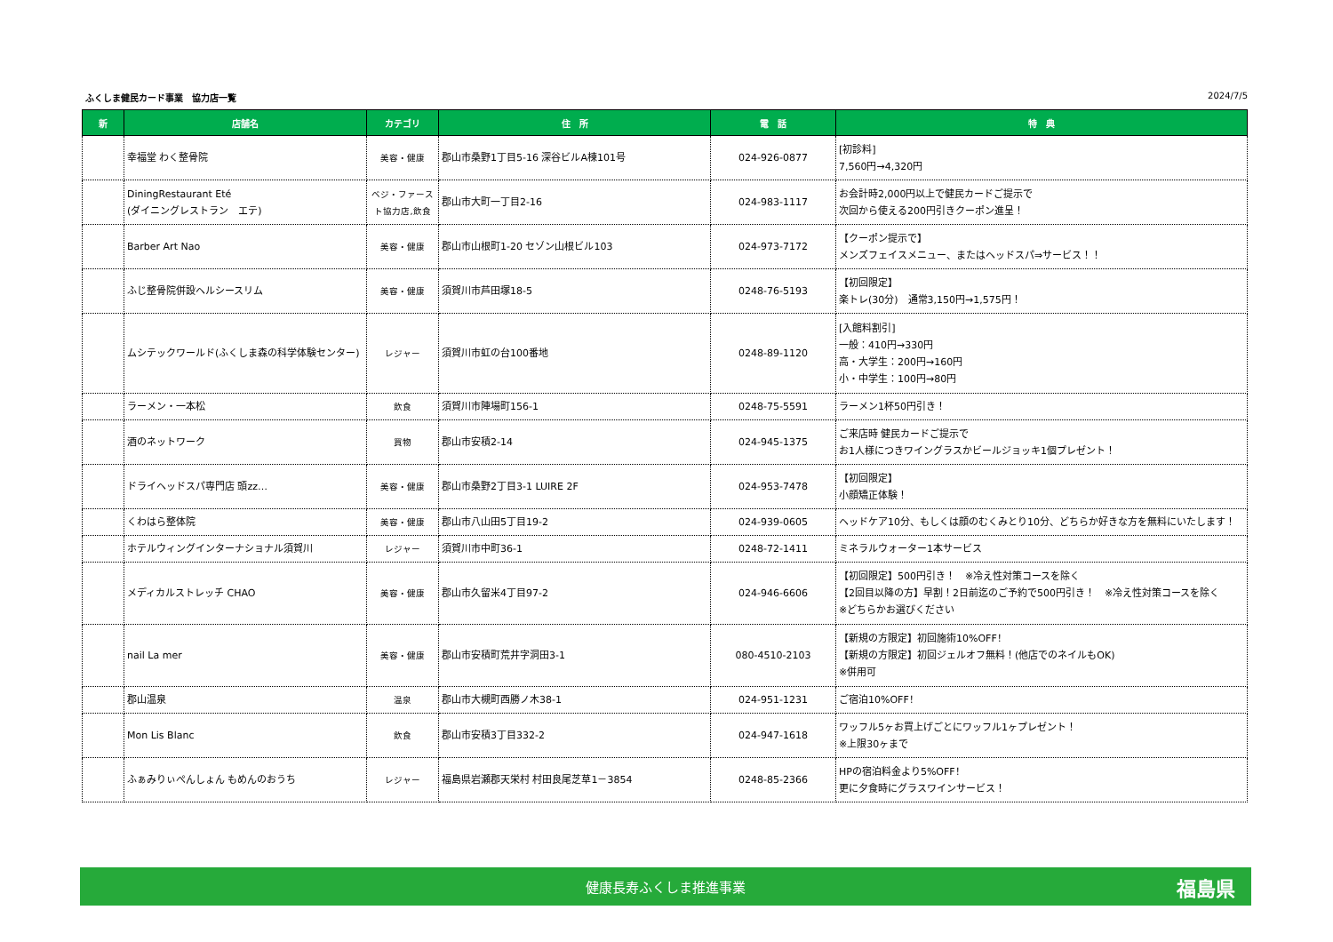ふくしま健民カード事業　協力店一覧 2024/7/5
| 新 | 店舗名 | カテゴリ | 住 所 | 電 話 | 特 典 |
| --- | --- | --- | --- | --- | --- |
| | 幸福堂 わく整骨院 | 美容・健康 | 郡山市桑野1丁目5-16 深谷ビルA棟101号 | 024-926-0877 | [初診料] 7,560円→4,320円 |
| | DiningRestaurant Eté (ダイニングレストラン エテ) | ベジ・ファースト協力店,飲食 | 郡山市大町一丁目2-16 | 024-983-1117 | お会計時2,000円以上で健民カードご提示で 次回から使える200円引きクーポン進呈！ |
| | Barber Art Nao | 美容・健康 | 郡山市山根町1-20 セゾン山根ビル103 | 024-973-7172 | 【クーポン提示で】 メンズフェイスメニュー、またはヘッドスパ⇒サービス！！ |
| | ふじ整骨院併設ヘルシースリム | 美容・健康 | 須賀川市芦田塚18-5 | 0248-76-5193 | 【初回限定】 楽トレ(30分) 通常3,150円→1,575円！ |
| | ムシテックワールド(ふくしま森の科学体験センター) | レジャー | 須賀川市虹の台100番地 | 0248-89-1120 | [入館料割引] 一般：410円→330円 高・大学生：200円→160円 小・中学生：100円→80円 |
| | ラーメン・一本松 | 飲食 | 須賀川市陣場町156-1 | 0248-75-5591 | ラーメン1杯50円引き！ |
| | 酒のネットワーク | 買物 | 郡山市安積2-14 | 024-945-1375 | ご来店時 健民カードご提示で お1人様につきワイングラスかビールジョッキ1個プレゼント！ |
| | ドライヘッドスパ専門店 頭zz… | 美容・健康 | 郡山市桑野2丁目3-1 LUIRE 2F | 024-953-7478 | 【初回限定】 小顔矯正体験！ |
| | くわはら整体院 | 美容・健康 | 郡山市八山田5丁目19-2 | 024-939-0605 | ヘッドケア10分、もしくは顔のむくみとり10分、どちらか好きな方を無料にいたします！ |
| | ホテルウィングインターナショナル須賀川 | レジャー | 須賀川市中町36-1 | 0248-72-1411 | ミネラルウォーター1本サービス |
| | メディカルストレッチ CHAO | 美容・健康 | 郡山市久留米4丁目97-2 | 024-946-6606 | 【初回限定】500円引き！ ※冷え性対策コースを除く 【2回目以降の方】早割！2日前迄のご予約で500円引き！ ※冷え性対策コースを除く ※どちらかお選びください |
| | nail La mer | 美容・健康 | 郡山市安積町荒井字洞田3-1 | 080-4510-2103 | 【新規の方限定】初回施術10%OFF！ 【新規の方限定】初回ジェルオフ無料！(他店でのネイルもOK) ※併用可 |
| | 郡山温泉 | 温泉 | 郡山市大槻町西勝ノ木38-1 | 024-951-1231 | ご宿泊10%OFF！ |
| | Mon Lis Blanc | 飲食 | 郡山市安積3丁目332-2 | 024-947-1618 | ワッフル5ヶお買上げごとにワッフル1ヶプレゼント！ ※上限30ヶまで |
| | ふぁみりぃぺんしょん もめんのおうち | レジャー | 福島県岩瀬郡天栄村 村田良尾芝草1－3854 | 0248-85-2366 | HPの宿泊料金より5%OFF！ 更に夕食時にグラスワインサービス！ |
健康長寿ふくしま推進事業 福島県